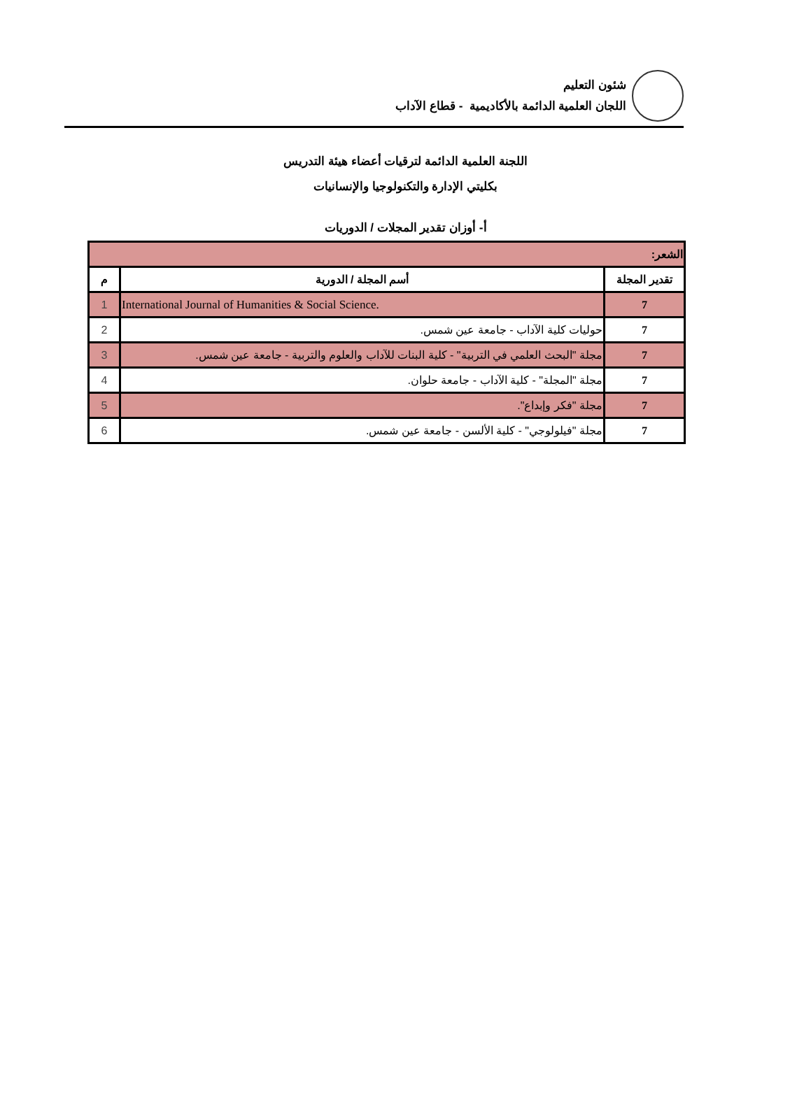شئون التعليم
اللجان العلمية الدائمة بالأكاديمية - قطاع الآداب
اللجنة العلمية الدائمة لترقيات أعضاء هيئة التدريس
بكليتي الإدارة والتكنولوجيا والإنسانيات
أ- أوزان تقدير المجلات / الدوريات
| الشعر: | | |
| --- | --- | --- |
| تقدير المجلة | أسم المجلة / الدورية | م |
| 7 | International Journal of Humanities & Social Science. | 1 |
| 7 | حوليات كلية الآداب - جامعة عين شمس. | 2 |
| 7 | مجلة "البحث العلمي في التربية" - كلية البنات للآداب والعلوم والتربية - جامعة عين شمس. | 3 |
| 7 | مجلة "المجلة" - كلية الآداب - جامعة حلوان. | 4 |
| 7 | مجلة "فكر وإبداع". | 5 |
| 7 | مجلة "فيلولوجي" - كلية الألسن - جامعة عين شمس. | 6 |